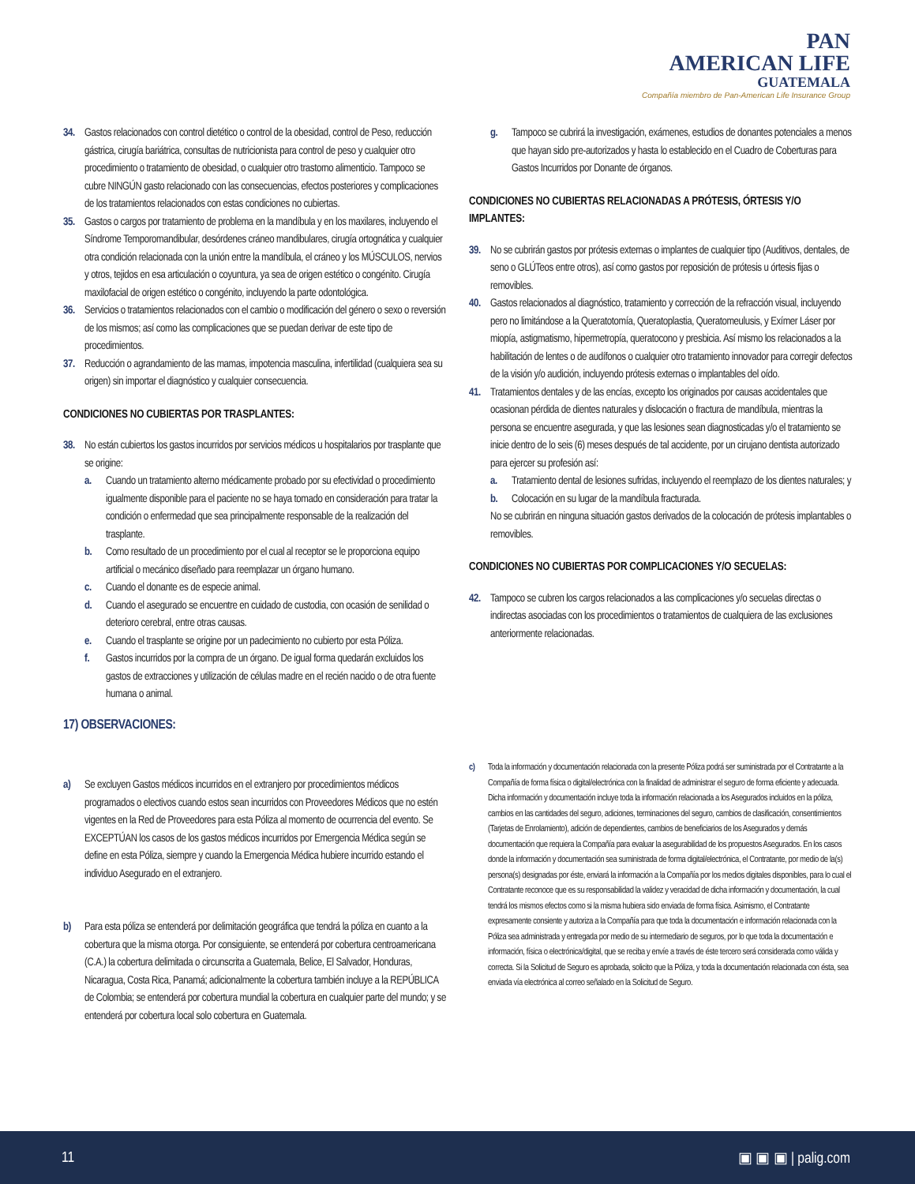PAN
AMERICAN LIFE
GUATEMALA
Compañía miembro de Pan-American Life Insurance Group
34. Gastos relacionados con control dietético o control de la obesidad, control de Peso, reducción gástrica, cirugía bariátrica, consultas de nutricionista para control de peso y cualquier otro procedimiento o tratamiento de obesidad, o cualquier otro trastorno alimenticio. Tampoco se cubre NINGÚN gasto relacionado con las consecuencias, efectos posteriores y complicaciones de los tratamientos relacionados con estas condiciones no cubiertas.
35. Gastos o cargos por tratamiento de problema en la mandíbula y en los maxilares, incluyendo el Síndrome Temporomandibular, desórdenes cráneo mandibulares, cirugía ortognática y cualquier otra condición relacionada con la unión entre la mandíbula, el cráneo y los MÚSCULOS, nervios y otros, tejidos en esa articulación o coyuntura, ya sea de origen estético o congénito. Cirugía maxilofacial de origen estético o congénito, incluyendo la parte odontológica.
36. Servicios o tratamientos relacionados con el cambio o modificación del género o sexo o reversión de los mismos; así como las complicaciones que se puedan derivar de este tipo de procedimientos.
37. Reducción o agrandamiento de las mamas, impotencia masculina, infertilidad (cualquiera sea su origen) sin importar el diagnóstico y cualquier consecuencia.
CONDICIONES NO CUBIERTAS POR TRASPLANTES:
38. No están cubiertos los gastos incurridos por servicios médicos u hospitalarios por trasplante que se origine:
a. Cuando un tratamiento alterno médicamente probado por su efectividad o procedimiento igualmente disponible para el paciente no se haya tomado en consideración para tratar la condición o enfermedad que sea principalmente responsable de la realización del trasplante.
b. Como resultado de un procedimiento por el cual al receptor se le proporciona equipo artificial o mecánico diseñado para reemplazar un órgano humano.
c. Cuando el donante es de especie animal.
d. Cuando el asegurado se encuentre en cuidado de custodia, con ocasión de senilidad o deterioro cerebral, entre otras causas.
e. Cuando el trasplante se origine por un padecimiento no cubierto por esta Póliza.
f. Gastos incurridos por la compra de un órgano. De igual forma quedarán excluidos los gastos de extracciones y utilización de células madre en el recién nacido o de otra fuente humana o animal.
17) OBSERVACIONES:
a) Se excluyen Gastos médicos incurridos en el extranjero por procedimientos médicos programados o electivos cuando estos sean incurridos con Proveedores Médicos que no estén vigentes en la Red de Proveedores para esta Póliza al momento de ocurrencia del evento. Se EXCEPTÚAN los casos de los gastos médicos incurridos por Emergencia Médica según se define en esta Póliza, siempre y cuando la Emergencia Médica hubiere incurrido estando el individuo Asegurado en el extranjero.
b) Para esta póliza se entenderá por delimitación geográfica que tendrá la póliza en cuanto a la cobertura que la misma otorga. Por consiguiente, se entenderá por cobertura centroamericana (C.A.) la cobertura delimitada o circunscrita a Guatemala, Belice, El Salvador, Honduras, Nicaragua, Costa Rica, Panamá; adicionalmente la cobertura también incluye a la REPÚBLICA de Colombia; se entenderá por cobertura mundial la cobertura en cualquier parte del mundo; y se entenderá por cobertura local solo cobertura en Guatemala.
g. Tampoco se cubrirá la investigación, exámenes, estudios de donantes potenciales a menos que hayan sido pre-autorizados y hasta lo establecido en el Cuadro de Coberturas para Gastos Incurridos por Donante de órganos.
CONDICIONES NO CUBIERTAS RELACIONADAS A PRÓTESIS, ÓRTESIS Y/O IMPLANTES:
39. No se cubrirán gastos por prótesis externas o implantes de cualquier tipo (Auditivos, dentales, de seno o GLÚTeos entre otros), así como gastos por reposición de prótesis u órtesis fijas o removibles.
40. Gastos relacionados al diagnóstico, tratamiento y corrección de la refracción visual, incluyendo pero no limitándose a la Queratotomía, Queratoplastia, Queratomeulusis, y Exímer Láser por miopía, astigmatismo, hipermetropía, queratocono y presbicia. Así mismo los relacionados a la habilitación de lentes o de audífonos o cualquier otro tratamiento innovador para corregir defectos de la visión y/o audición, incluyendo prótesis externas o implantables del oído.
41. Tratamientos dentales y de las encías, excepto los originados por causas accidentales que ocasionan pérdida de dientes naturales y dislocación o fractura de mandíbula, mientras la persona se encuentre asegurada, y que las lesiones sean diagnosticadas y/o el tratamiento se inicie dentro de lo seis (6) meses después de tal accidente, por un cirujano dentista autorizado para ejercer su profesión así:
a. Tratamiento dental de lesiones sufridas, incluyendo el reemplazo de los dientes naturales; y
b. Colocación en su lugar de la mandíbula fracturada.
No se cubrirán en ninguna situación gastos derivados de la colocación de prótesis implantables o removibles.
CONDICIONES NO CUBIERTAS POR COMPLICACIONES Y/O SECUELAS:
42. Tampoco se cubren los cargos relacionados a las complicaciones y/o secuelas directas o indirectas asociadas con los procedimientos o tratamientos de cualquiera de las exclusiones anteriormente relacionadas.
c) Toda la información y documentación relacionada con la presente Póliza podrá ser suministrada por el Contratante a la Compañía de forma física o digital/electrónica con la finalidad de administrar el seguro de forma eficiente y adecuada. Dicha información y documentación incluye toda la información relacionada a los Asegurados incluidos en la póliza, cambios en las cantidades del seguro, adiciones, terminaciones del seguro, cambios de clasificación, consentimientos (Tarjetas de Enrolamiento), adición de dependientes, cambios de beneficiarios de los Asegurados y demás documentación que requiera la Compañía para evaluar la asegurabilidad de los propuestos Asegurados. En los casos donde la información y documentación sea suministrada de forma digital/electrónica, el Contratante, por medio de la(s) persona(s) designadas por éste, enviará la información a la Compañía por los medios digitales disponibles, para lo cual el Contratante reconoce que es su responsabilidad la validez y veracidad de dicha información y documentación, la cual tendrá los mismos efectos como si la misma hubiera sido enviada de forma física. Asimismo, el Contratante expresamente consiente y autoriza a la Compañía para que toda la documentación e información relacionada con la Póliza sea administrada y entregada por medio de su intermediario de seguros, por lo que toda la documentación e información, física o electrónica/digital, que se reciba y envíe a través de éste tercero será considerada como válida y correcta. Si la Solicitud de Seguro es aprobada, solicito que la Póliza, y toda la documentación relacionada con ésta, sea enviada vía electrónica al correo señalado en la Solicitud de Seguro.
11 ▣ ▣ ▣ | palig.com